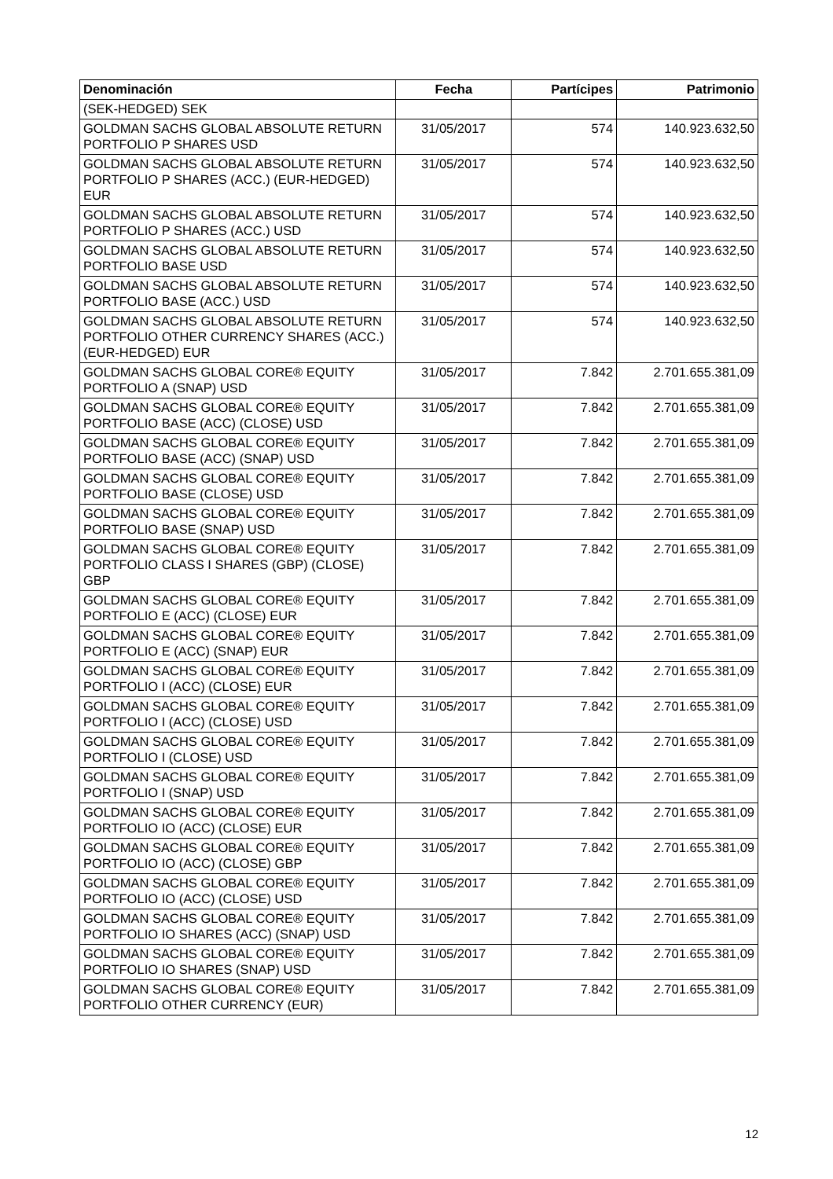| Denominación | Fecha | Partícipes | Patrimonio |
| --- | --- | --- | --- |
| (SEK-HEDGED) SEK | | | |
| GOLDMAN SACHS GLOBAL ABSOLUTE RETURN PORTFOLIO P SHARES USD | 31/05/2017 | 574 | 140.923.632,50 |
| GOLDMAN SACHS GLOBAL ABSOLUTE RETURN PORTFOLIO P SHARES (ACC.) (EUR-HEDGED) EUR | 31/05/2017 | 574 | 140.923.632,50 |
| GOLDMAN SACHS GLOBAL ABSOLUTE RETURN PORTFOLIO P SHARES (ACC.) USD | 31/05/2017 | 574 | 140.923.632,50 |
| GOLDMAN SACHS GLOBAL ABSOLUTE RETURN PORTFOLIO BASE USD | 31/05/2017 | 574 | 140.923.632,50 |
| GOLDMAN SACHS GLOBAL ABSOLUTE RETURN PORTFOLIO BASE (ACC.) USD | 31/05/2017 | 574 | 140.923.632,50 |
| GOLDMAN SACHS GLOBAL ABSOLUTE RETURN PORTFOLIO OTHER CURRENCY SHARES (ACC.)(EUR-HEDGED) EUR | 31/05/2017 | 574 | 140.923.632,50 |
| GOLDMAN SACHS GLOBAL CORE® EQUITY PORTFOLIO A (SNAP) USD | 31/05/2017 | 7.842 | 2.701.655.381,09 |
| GOLDMAN SACHS GLOBAL CORE® EQUITY PORTFOLIO BASE (ACC) (CLOSE) USD | 31/05/2017 | 7.842 | 2.701.655.381,09 |
| GOLDMAN SACHS GLOBAL CORE® EQUITY PORTFOLIO BASE (ACC) (SNAP) USD | 31/05/2017 | 7.842 | 2.701.655.381,09 |
| GOLDMAN SACHS GLOBAL CORE® EQUITY PORTFOLIO BASE (CLOSE) USD | 31/05/2017 | 7.842 | 2.701.655.381,09 |
| GOLDMAN SACHS GLOBAL CORE® EQUITY PORTFOLIO BASE (SNAP) USD | 31/05/2017 | 7.842 | 2.701.655.381,09 |
| GOLDMAN SACHS GLOBAL CORE® EQUITY PORTFOLIO CLASS I SHARES (GBP) (CLOSE) GBP | 31/05/2017 | 7.842 | 2.701.655.381,09 |
| GOLDMAN SACHS GLOBAL CORE® EQUITY PORTFOLIO E (ACC) (CLOSE) EUR | 31/05/2017 | 7.842 | 2.701.655.381,09 |
| GOLDMAN SACHS GLOBAL CORE® EQUITY PORTFOLIO E (ACC) (SNAP) EUR | 31/05/2017 | 7.842 | 2.701.655.381,09 |
| GOLDMAN SACHS GLOBAL CORE® EQUITY PORTFOLIO I (ACC) (CLOSE) EUR | 31/05/2017 | 7.842 | 2.701.655.381,09 |
| GOLDMAN SACHS GLOBAL CORE® EQUITY PORTFOLIO I (ACC) (CLOSE) USD | 31/05/2017 | 7.842 | 2.701.655.381,09 |
| GOLDMAN SACHS GLOBAL CORE® EQUITY PORTFOLIO I (CLOSE) USD | 31/05/2017 | 7.842 | 2.701.655.381,09 |
| GOLDMAN SACHS GLOBAL CORE® EQUITY PORTFOLIO I (SNAP) USD | 31/05/2017 | 7.842 | 2.701.655.381,09 |
| GOLDMAN SACHS GLOBAL CORE® EQUITY PORTFOLIO IO (ACC) (CLOSE) EUR | 31/05/2017 | 7.842 | 2.701.655.381,09 |
| GOLDMAN SACHS GLOBAL CORE® EQUITY PORTFOLIO IO (ACC) (CLOSE) GBP | 31/05/2017 | 7.842 | 2.701.655.381,09 |
| GOLDMAN SACHS GLOBAL CORE® EQUITY PORTFOLIO IO (ACC) (CLOSE) USD | 31/05/2017 | 7.842 | 2.701.655.381,09 |
| GOLDMAN SACHS GLOBAL CORE® EQUITY PORTFOLIO IO SHARES (ACC) (SNAP) USD | 31/05/2017 | 7.842 | 2.701.655.381,09 |
| GOLDMAN SACHS GLOBAL CORE® EQUITY PORTFOLIO IO SHARES (SNAP) USD | 31/05/2017 | 7.842 | 2.701.655.381,09 |
| GOLDMAN SACHS GLOBAL CORE® EQUITY PORTFOLIO OTHER CURRENCY (EUR) | 31/05/2017 | 7.842 | 2.701.655.381,09 |
12